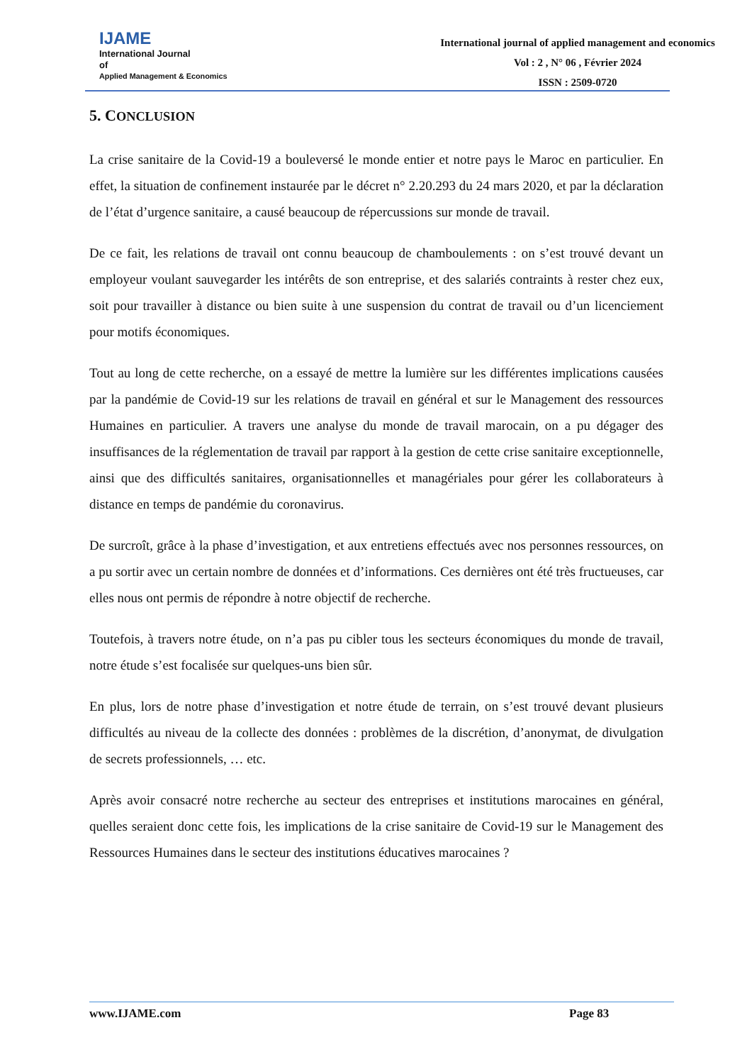IJAME International Journal
of
Applied Management & Economics
International journal of applied management and economics
Vol : 2 , N° 06 , Février 2024
ISSN : 2509-0720
5. CONCLUSION
La crise sanitaire de la Covid-19 a bouleversé le monde entier et notre pays le Maroc en particulier. En effet, la situation de confinement instaurée par le décret n° 2.20.293 du 24 mars 2020, et par la déclaration de l’état d’urgence sanitaire, a causé beaucoup de répercussions sur monde de travail.
De ce fait, les relations de travail ont connu beaucoup de chamboulements : on s’est trouvé devant un employeur voulant sauvegarder les intérêts de son entreprise, et des salariés contraints à rester chez eux, soit pour travailler à distance ou bien suite à une suspension du contrat de travail ou d’un licenciement pour motifs économiques.
Tout au long de cette recherche, on a essayé de mettre la lumière sur les différentes implications causées par la pandémie de Covid-19 sur les relations de travail en général et sur le Management des ressources Humaines en particulier. A travers une analyse du monde de travail marocain, on a pu dégager des insuffisances de la réglementation de travail par rapport à la gestion de cette crise sanitaire exceptionnelle, ainsi que des difficultés sanitaires, organisationnelles et managériales pour gérer les collaborateurs à distance en temps de pandémie du coronavirus.
De surcroît, grâce à la phase d’investigation, et aux entretiens effectués avec nos personnes ressources, on a pu sortir avec un certain nombre de données et d’informations. Ces dernières ont été très fructueuses, car elles nous ont permis de répondre à notre objectif de recherche.
Toutefois, à travers notre étude, on n’a pas pu cibler tous les secteurs économiques du monde de travail, notre étude s’est focalisée sur quelques-uns bien sûr.
En plus, lors de notre phase d’investigation et notre étude de terrain, on s’est trouvé devant plusieurs difficultés au niveau de la collecte des données : problèmes de la discrétion, d’anonymat, de divulgation de secrets professionnels, … etc.
Après avoir consacré notre recherche au secteur des entreprises et institutions marocaines en général, quelles seraient donc cette fois, les implications de la crise sanitaire de Covid-19 sur le Management des Ressources Humaines dans le secteur des institutions éducatives marocaines ?
www.IJAME.com Page 83